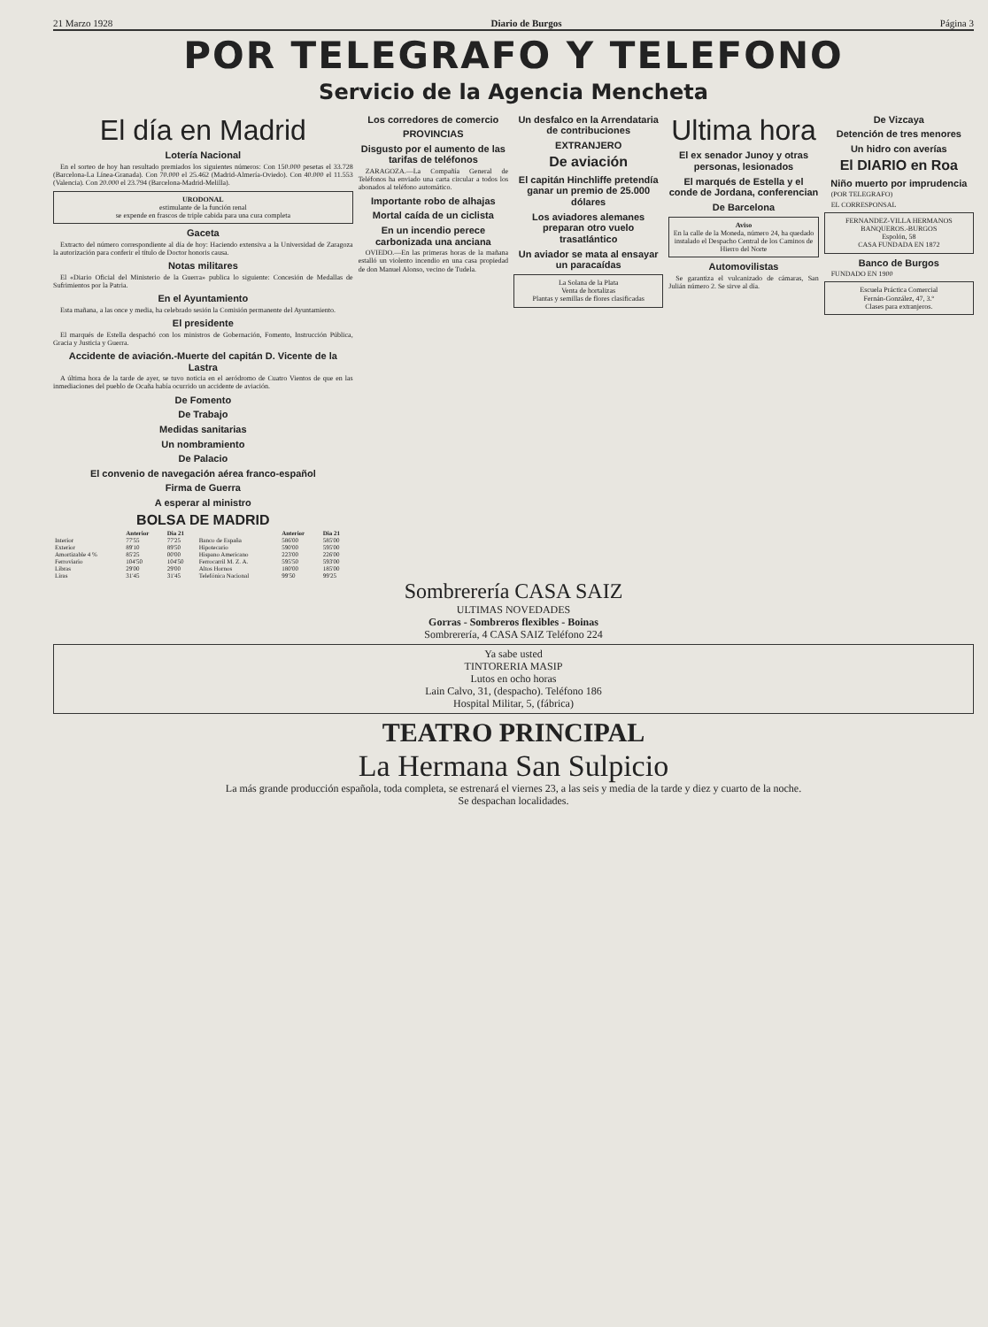21 Marzo 1928 Diario de Burgos Página 3
POR TELEGRAFO Y TELEFONO
Servicio de la Agencia Mencheta
El día en Madrid
Lotería Nacional
En el sorteo de hoy han resultado premiados los siguientes números: Con 150.000 pesetas el 33.728 (Barcelona-La Línea-Granada). Con 70.000 el 25.462 (Madrid-Almería-Oviedo). Con 40.000 el 11.553 (Valencia). Con 20.000 el 23.794 (Barcelona-Madrid-Melilla).
URODONAL
estimulante de la función renal
se expende en frascos de triple cabida para una cura completa
Gaceta
Extracto del número correspondiente al día de hoy: Haciendo extensiva a la Universidad de Zaragoza la autorización para conferir el título de Doctor honoris causa.
Notas militares
El «Diario Oficial del Ministerio de la Guerra» publica lo siguiente: Concesión de Medallas de Sufrimientos por la Patria.
En el Ayuntamiento
Esta mañana, a las once y media, ha celebrado sesión la Comisión permanente del Ayuntamiento.
El presidente
El marqués de Estella despachó con los ministros de Gobernación, Fomento, Instrucción Pública, Gracia y Justicia y Guerra.
Accidente de aviación.-Muerte del capitán D. Vicente de la Lastra
A última hora de la tarde de ayer, se tuvo noticia en el aeródromo de Cuatro Vientos de que en las inmediaciones del pueblo de Ocaña había ocurrido un accidente de aviación.
De Fomento
De Trabajo
Medidas sanitarias
Un nombramiento
De Palacio
El convenio de navegación aérea franco-español
Firma de Guerra
A esperar al ministro
BOLSA DE MADRID
| | Anterior | Dia 21 | | Anterior | Dia 21 |
| --- | --- | --- | --- | --- | --- |
| Interior | 77'55 | 77'25 | Banco de España | 586'00 | 585'00 |
| Exterior | 89'10 | 89'50 | Hipotecario | 590'00 | 595'00 |
| Amortizable 4 % | 85'25 | 00'00 | Hispano Americano | 223'00 | 226'00 |
| Ferroviario | 104'50 | 104'50 | Ferrocarril M. Z. A. | 595'50 | 593'00 |
| Libras | 29'00 | 29'00 | Altos Hornos | 180'00 | 185'00 |
| Liras | 31'45 | 31'45 | Telefónica Nacional | 99'50 | 99'25 |
Los corredores de comercio
PROVINCIAS
Disgusto por el aumento de las tarifas de teléfonos
ZARAGOZA.—La Compañía General de Teléfonos ha enviado una carta circular a todos los abonados al teléfono automático.
Importante robo de alhajas
Mortal caída de un ciclista
En un incendio perece carbonizada una anciana
OVIEDO.—En las primeras horas de la mañana estalló un violento incendio en una casa propiedad de don Manuel Alonso, vecino de Tudela.
Un desfalco en la Arrendataria de contribuciones
EXTRANJERO
De aviación
El capitán Hinchliffe pretendía ganar un premio de 25.000 dólares
Los aviadores alemanes preparan otro vuelo trasatlántico
Un aviador se mata al ensayar un paracaídas
La Solana de la Plata
Venta de hortalizas
Plantas y semillas de flores clasificadas
Ultima hora
El ex senador Junoy y otras personas, lesionados
El marqués de Estella y el conde de Jordana, conferencian
De Barcelona
Aviso
En la calle de la Moneda, número 24, ha quedado instalado el Despacho Central de los Caminos de Hierro del Norte
Automovilistas
Se garantiza el vulcanizado de cámaras, San Julián número 2. Se sirve al día.
De Vizcaya
Detención de tres menores
Un hidro con averías
El DIARIO en Roa
Niño muerto por imprudencia
(POR TELEGRAFO)
EL CORRESPONSAL
FERNANDEZ-VILLA HERMANOS
BANQUEROS.-BURGOS
Espolón, 58
CASA FUNDADA EN 1872
Banco de Burgos
FUNDADO EN 1900
Escuela Práctica Comercial
Fernán-González, 47, 3.º
Clases para extranjeros.
Sombrerería CASA SAIZ
ULTIMAS NOVEDADES
Gorras - Sombreros flexibles - Boinas
Sombrerería, 4 CASA SAIZ Teléfono 224
Ya sabe usted
TINTORERIA MASIP
Lutos en ocho horas
Lain Calvo, 31, (despacho). Teléfono 186
Hospital Militar, 5, (fábrica)
TEATRO PRINCIPAL
La Hermana San Sulpicio
La más grande producción española, toda completa, se estrenará el viernes 23, a las seis y media de la tarde y diez y cuarto de la noche.
Se despachan localidades.